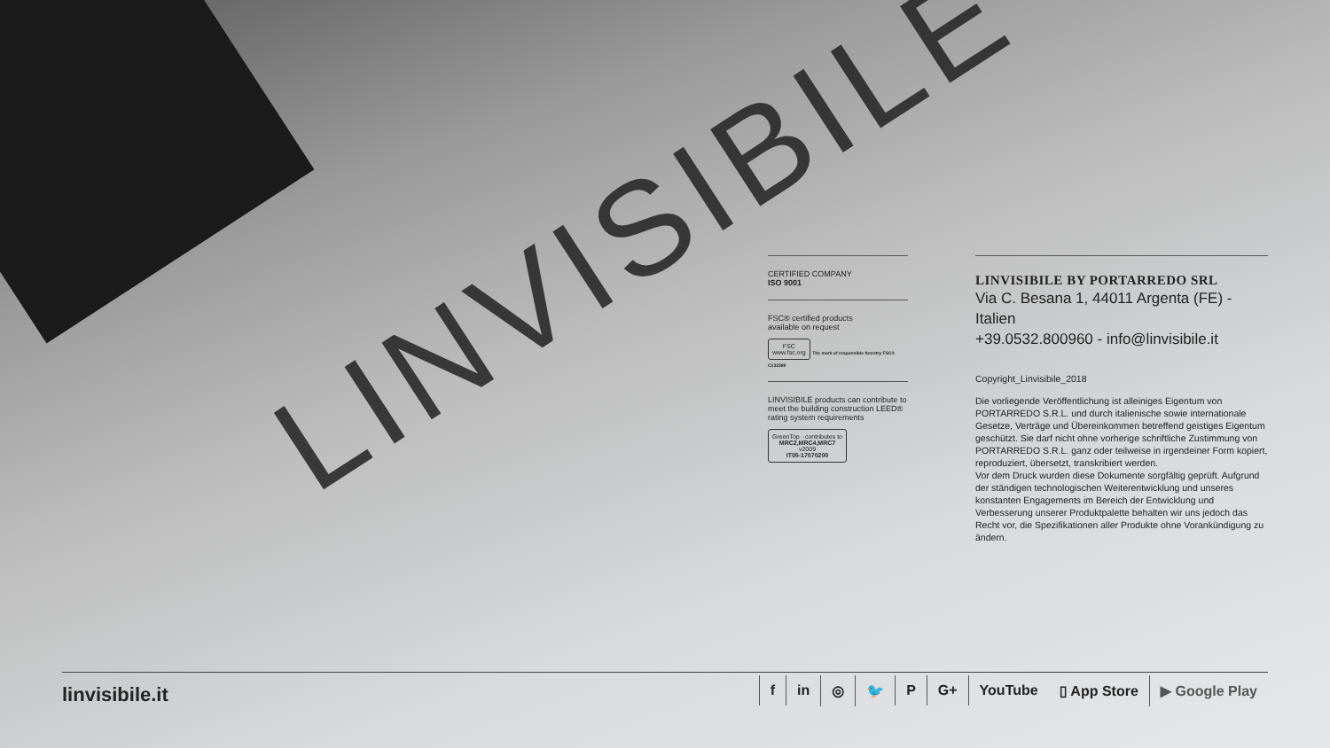LINVISIBILE
CERTIFIED COMPANY
ISO 9001
FSC® certified products
available on request
FSC
www.fsc.org
The mark of responsible forestry FSC® C132389
LINVISIBILE products can contribute to meet the building construction LEED® rating system requirements
GreenTop · contributes to
MRC2,MRC4,MRC7
v2009
IT05-17070200
LINVISIBILE BY PORTARREDO SRL
Via C. Besana 1, 44011 Argenta (FE) - Italien
+39.0532.800960 - info@linvisibile.it
Copyright_Linvisibile_2018
Die vorliegende Veröffentlichung ist alleiniges Eigentum von PORTARREDO S.R.L. und durch italienische sowie internationale Gesetze, Verträge und Übereinkommen betreffend geistiges Eigentum geschützt. Sie darf nicht ohne vorherige schriftliche Zustimmung von PORTARREDO S.R.L. ganz oder teilweise in irgendeiner Form kopiert, reproduziert, übersetzt, transkribiert werden.
Vor dem Druck wurden diese Dokumente sorgfältig geprüft. Aufgrund der ständigen technologischen Weiterentwicklung und unseres konstanten Engagements im Bereich der Entwicklung und Verbesserung unserer Produktpalette behalten wir uns jedoch das Recht vor, die Spezifikationen aller Produkte ohne Vorankündigung zu ändern.
linvisibile.it
fin ◎ 🐦 P G+ YouTube ▯ App Store ▶ Google Play